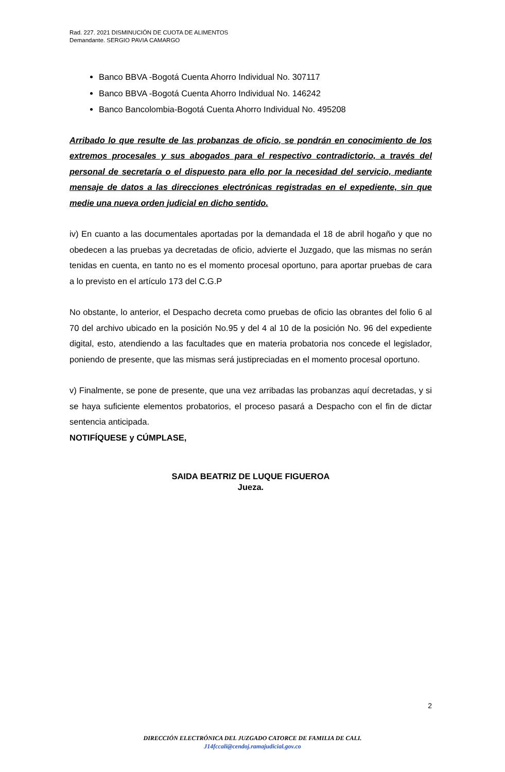Rad. 227. 2021 DISMINUCIÓN DE CUOTA DE ALIMENTOS
Demandante. SERGIO PAVIA CAMARGO
Banco BBVA -Bogotá Cuenta Ahorro Individual No. 307117
Banco BBVA -Bogotá Cuenta Ahorro Individual No. 146242
Banco Bancolombia-Bogotá Cuenta Ahorro Individual No. 495208
Arribado lo que resulte de las probanzas de oficio, se pondrán en conocimiento de los extremos procesales y sus abogados para el respectivo contradictorio, a través del personal de secretaría o el dispuesto para ello por la necesidad del servicio, mediante mensaje de datos a las direcciones electrónicas registradas en el expediente, sin que medie una nueva orden judicial en dicho sentido.
iv) En cuanto a las documentales aportadas por la demandada el 18 de abril hogaño y que no obedecen a las pruebas ya decretadas de oficio, advierte el Juzgado, que las mismas no serán tenidas en cuenta, en tanto no es el momento procesal oportuno, para aportar pruebas de cara a lo previsto en el artículo 173 del C.G.P
No obstante, lo anterior, el Despacho decreta como pruebas de oficio las obrantes del folio 6 al 70 del archivo ubicado en la posición No.95 y del 4 al 10 de la posición No. 96 del expediente digital, esto, atendiendo a las facultades que en materia probatoria nos concede el legislador, poniendo de presente, que las mismas será justipreciadas en el momento procesal oportuno.
v) Finalmente, se pone de presente, que una vez arribadas las probanzas aquí decretadas, y si se haya suficiente elementos probatorios, el proceso pasará a Despacho con el fin de dictar sentencia anticipada.
NOTIFÍQUESE y CÚMPLASE,
SAIDA BEATRIZ DE LUQUE FIGUEROA
Jueza.
2
DIRECCIÓN ELECTRÓNICA DEL JUZGADO CATORCE DE FAMILIA DE CALI.
J14fccali@cendoj.ramajudicial.gov.co